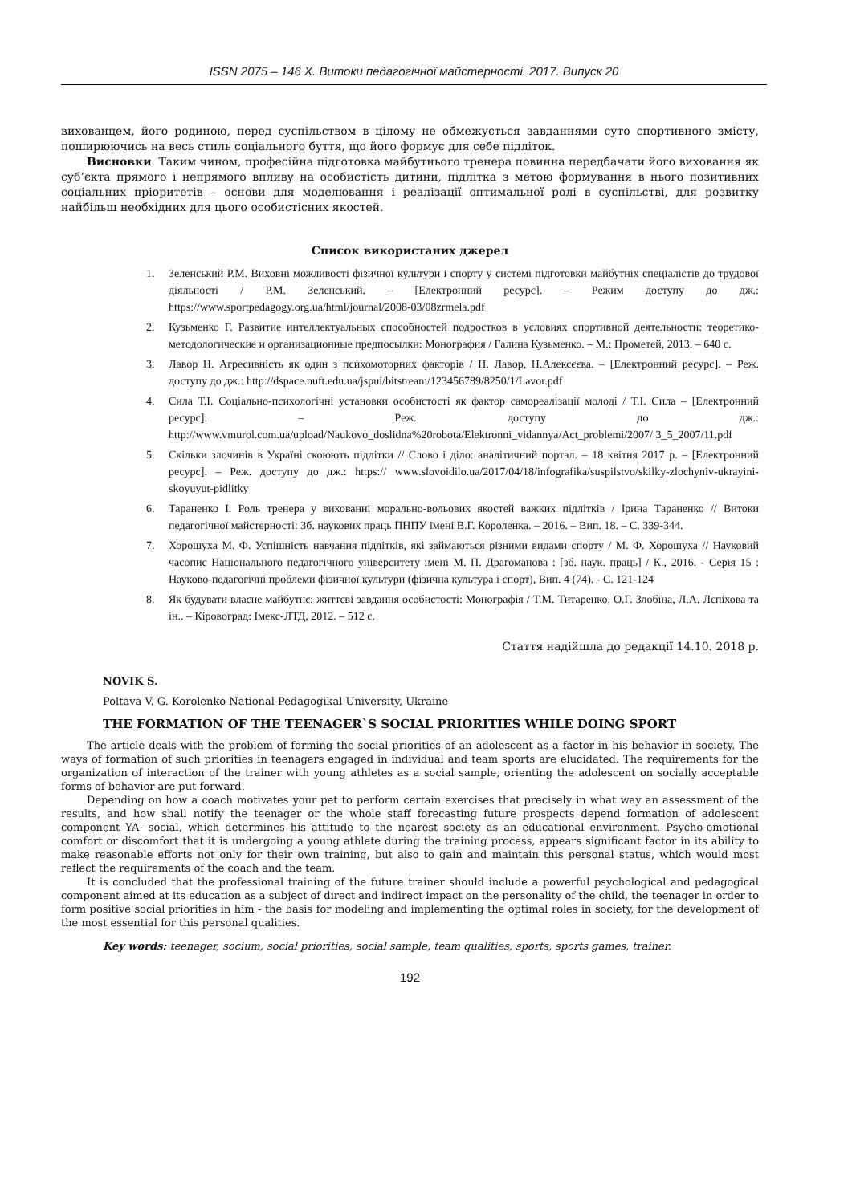ISSN 2075 – 146 X. Витоки педагогічної майстерності. 2017. Випуск 20
вихованцем, його родиною, перед суспільством в цілому не обмежується завданнями суто спортивного змісту, поширюючись на весь стиль соціального буття, що його формує для себе підліток.
Висновки. Таким чином, професійна підготовка майбутнього тренера повинна передбачати його виховання як суб’єкта прямого і непрямого впливу на особистість дитини, підлітка з метою формування в нього позитивних соціальних пріоритетів – основи для моделювання і реалізації оптимальної ролі в суспільстві, для розвитку найбільш необхідних для цього особистісних якостей.
Список використаних джерел
1. Зеленський Р.М. Виховні можливості фізичної культури і спорту у системі підготовки майбутніх спеціалістів до трудової діяльності / Р.М. Зеленський. – [Електронний ресурс]. – Режим доступу до дж.: https://www.sportpedagogy.org.ua/html/journal/2008-03/08zrmela.pdf
2. Кузьменко Г. Развитие интеллектуальных способностей подростков в условиях спортивной деятельности: теоретико-методологические и организационные предпосылки: Монография / Галина Кузьменко. – М.: Прометей, 2013. – 640 с.
3. Лавор Н. Агресивність як один з психомоторних факторів / Н. Лавор, Н.Алексєєва. – [Електронний ресурс]. – Реж. доступу до дж.: http://dspace.nuft.edu.ua/jspui/bitstream/123456789/8250/1/Lavor.pdf
4. Сила Т.І. Соціально-психологічні установки особистості як фактор самореалізації молоді / Т.І. Сила – [Електронний ресурс]. – Реж. доступу до дж.: http://www.vmurol.com.ua/upload/Naukovo_doslidna%20robota/Elektronni_vidannya/Act_problemi/2007/ 3_5_2007/11.pdf
5. Скільки злочинів в Україні скоюють підлітки // Слово і діло: аналітичний портал. – 18 квітня 2017 р. – [Електронний ресурс]. – Реж. доступу до дж.: https:// www.slovoidilo.ua/2017/04/18/infografika/suspilstvo/skilky-zlochyniv-ukrayini-skoyuyut-pidlitky
6. Тараненко І. Роль тренера у вихованні морально-вольових якостей важких підлітків / Ірина Тараненко // Витоки педагогічної майстерності: Зб. наукових праць ПНПУ імені В.Г. Короленка. – 2016. – Вип. 18. – С. 339-344.
7. Хорошуха М. Ф. Успішність навчання підлітків, які займаються різними видами спорту / М. Ф. Хорошуха // Науковий часопис Національного педагогічного університету імені М. П. Драгоманова : [зб. наук. праць] / К., 2016. - Серія 15 : Науково-педагогічні проблеми фізичної культури (фізична культура і спорт), Вип. 4 (74). - С. 121-124
8. Як будувати власне майбутнє: життєві завдання особистості: Монографія / Т.М. Титаренко, О.Г. Злобіна, Л.А. Лєпіхова та ін.. – Кіровоград: Імекс-ЛТД, 2012. – 512 с.
Стаття надійшла до редакції 14.10. 2018 р.
NOVIK S.
Poltava V. G. Korolenko National Pedagogikal University, Ukraine
THE FORMATION OF THE TEENAGER`S SOCIAL PRIORITIES WHILE DOING SPORT
The article deals with the problem of forming the social priorities of an adolescent as a factor in his behavior in society. The ways of formation of such priorities in teenagers engaged in individual and team sports are elucidated. The requirements for the organization of interaction of the trainer with young athletes as a social sample, orienting the adolescent on socially acceptable forms of behavior are put forward.
Depending on how a coach motivates your pet to perform certain exercises that precisely in what way an assessment of the results, and how shall notify the teenager or the whole staff forecasting future prospects depend formation of adolescent component YA- social, which determines his attitude to the nearest society as an educational environment. Psycho-emotional comfort or discomfort that it is undergoing a young athlete during the training process, appears significant factor in its ability to make reasonable efforts not only for their own training, but also to gain and maintain this personal status, which would most reflect the requirements of the coach and the team.
It is concluded that the professional training of the future trainer should include a powerful psychological and pedagogical component aimed at its education as a subject of direct and indirect impact on the personality of the child, the teenager in order to form positive social priorities in him - the basis for modeling and implementing the optimal roles in society, for the development of the most essential for this personal qualities.
Key words: teenager, socium, social priorities, social sample, team qualities, sports, sports games, trainer.
192